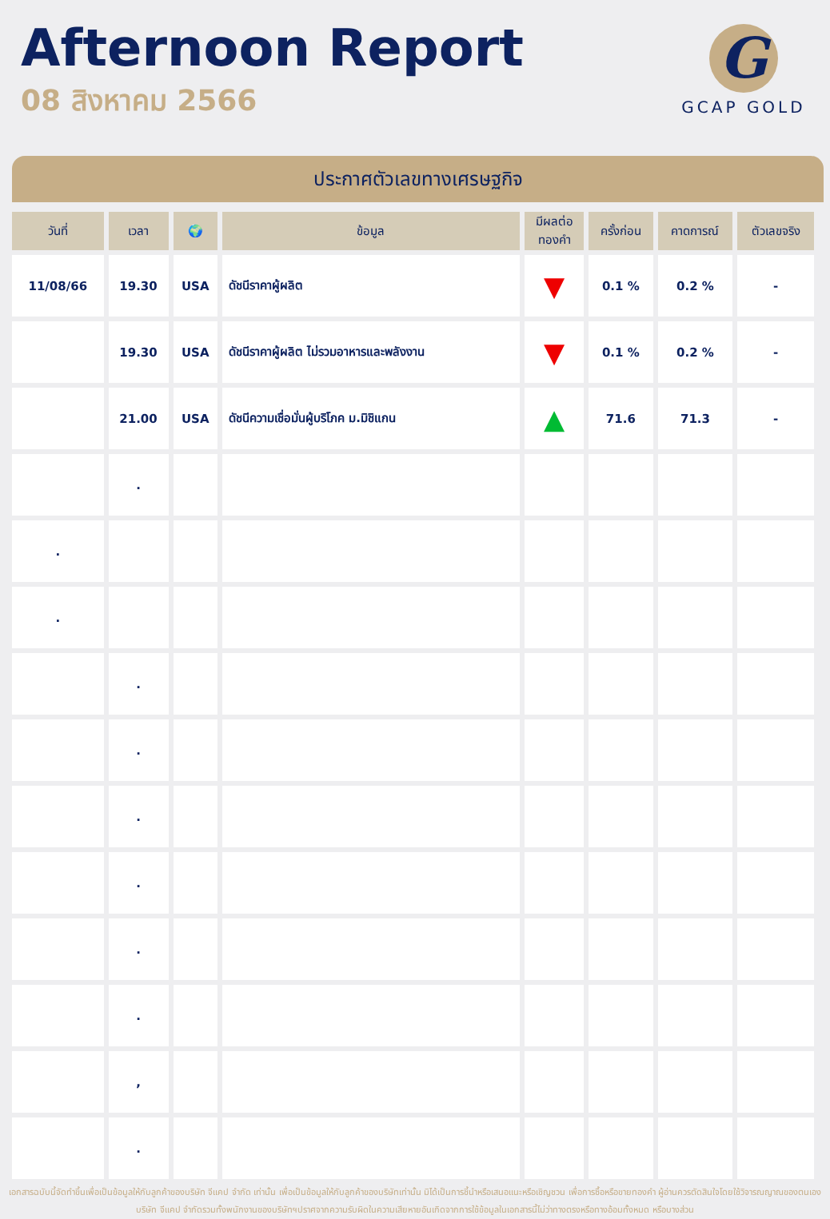Afternoon Report
08 สิงหาคม 2566
G
GCAP GOLD
ประกาศตัวเลขทางเศรษฐกิจ
| วันที่ | เวลา | 🌍 | ข้อมูล | มีผลต่อ ทองคำ | ครั้งก่อน | คาดการณ์ | ตัวเลขจริง |
| --- | --- | --- | --- | --- | --- | --- | --- |
| 11/08/66 | 19.30 | USA | ดัชนีราคาผู้ผลิต | ▼ | 0.1 % | 0.2 % | - |
| | 19.30 | USA | ดัชนีราคาผู้ผลิต ไม่รวมอาหารและพลังงาน | ▼ | 0.1 % | 0.2 % | - |
| | 21.00 | USA | ดัชนีความเชื่อมั่นผู้บริโภค ม.มิชิแกน | ▲ | 71.6 | 71.3 | - |
| | . | | | | | | |
| . | | | | | | | |
| . | | | | | | | |
| | . | | | | | | |
| | . | | | | | | |
| | . | | | | | | |
| | . | | | | | | |
| | . | | | | | | |
| | . | | | | | | |
| | , | | | | | | |
| | . | | | | | | |
เอกสารฉบับนี้จัดทำขึ้นเพื่อเป็นข้อมูลให้กับลูกค้าของบริษัท จีแคป จำกัด เท่านั้น เพื่อเป็นข้อมูลให้กับลูกค้าของบริษัทเท่านั้น มิได้เป็นการชี้นำหรือเสนอแนะหรือเชิญชวน เพื่อการซื้อหรือขายทองคำ ผู้อ่านควรตัดสินใจโดยใช้วิจารณญาณของตนเอง บริษัท จีแคป จำกัดรวมทั้งพนักงานของบริษัทฯปราศจากความรับผิดในความเสียหายอันเกิดจากการใช้ข้อมูลในเอกสารนี้ไม่ว่าทางตรงหรือทางอ้อมทั้งหมด หรือบางส่วน